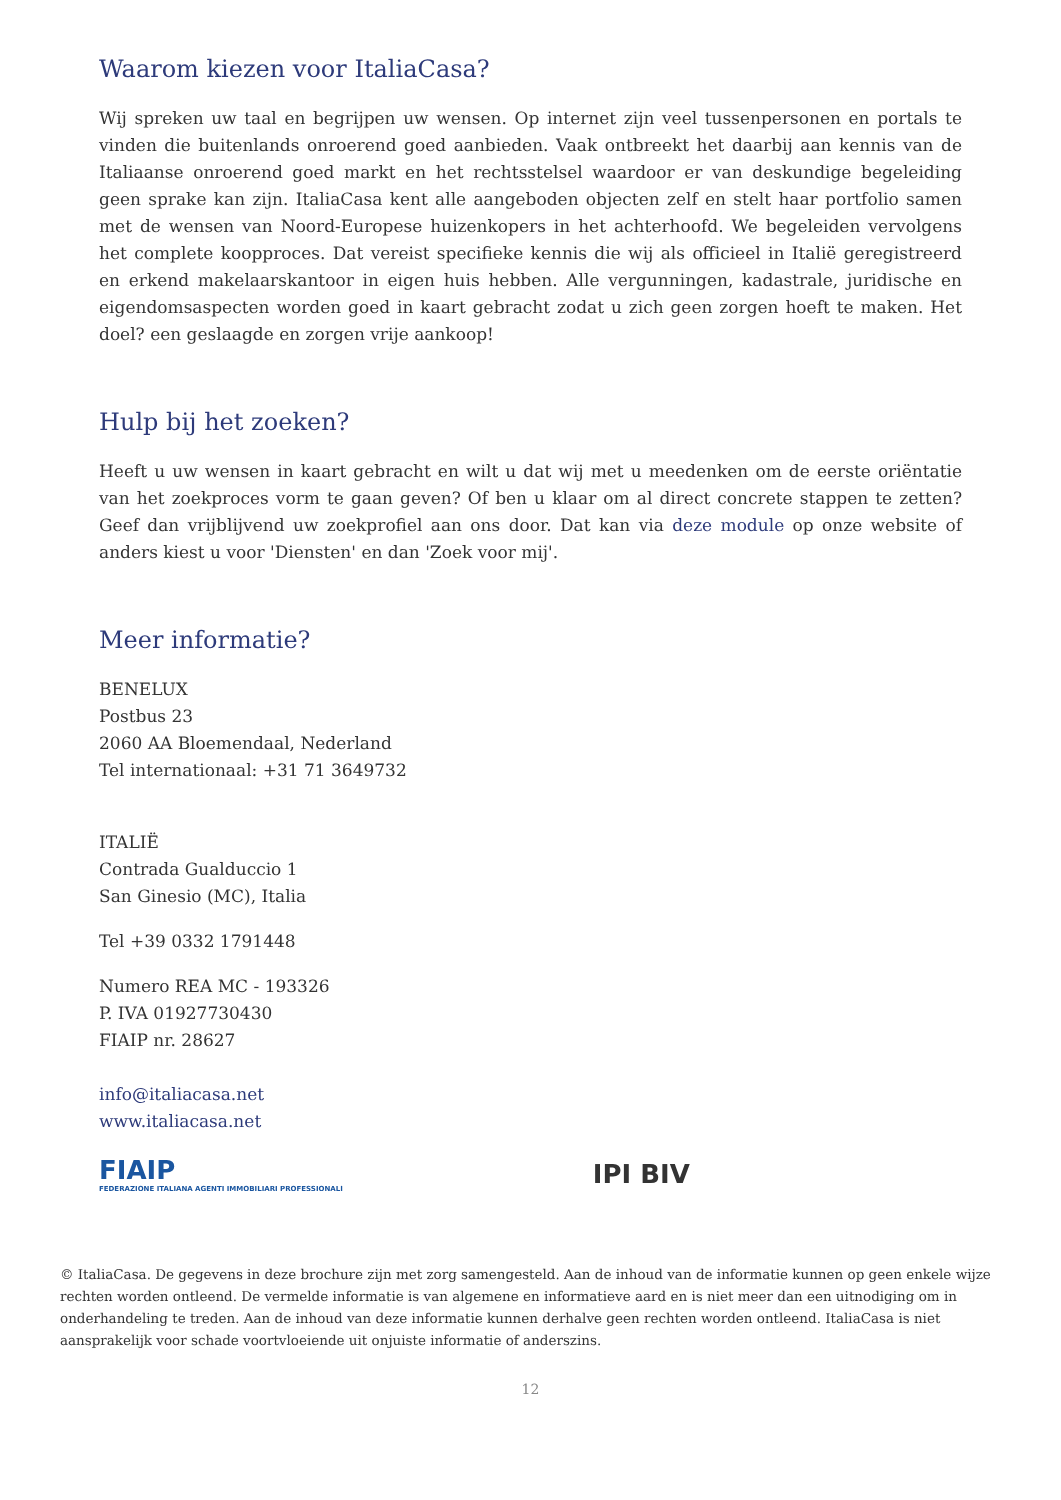Waarom kiezen voor ItaliaCasa?
Wij spreken uw taal en begrijpen uw wensen. Op internet zijn veel tussenpersonen en portals te vinden die buitenlands onroerend goed aanbieden. Vaak ontbreekt het daarbij aan kennis van de Italiaanse onroerend goed markt en het rechtsstelsel waardoor er van deskundige begeleiding geen sprake kan zijn. ItaliaCasa kent alle aangeboden objecten zelf en stelt haar portfolio samen met de wensen van Noord-Europese huizenkopers in het achterhoofd. We begeleiden vervolgens het complete koopproces. Dat vereist specifieke kennis die wij als officieel in Italië geregistreerd en erkend makelaarskantoor in eigen huis hebben. Alle vergunningen, kadastrale, juridische en eigendomsaspecten worden goed in kaart gebracht zodat u zich geen zorgen hoeft te maken. Het doel? een geslaagde en zorgen vrije aankoop!
Hulp bij het zoeken?
Heeft u uw wensen in kaart gebracht en wilt u dat wij met u meedenken om de eerste oriëntatie van het zoekproces vorm te gaan geven? Of ben u klaar om al direct concrete stappen te zetten? Geef dan vrijblijvend uw zoekprofiel aan ons door. Dat kan via deze module op onze website of anders kiest u voor 'Diensten' en dan 'Zoek voor mij'.
Meer informatie?
BENELUX
Postbus 23
2060 AA Bloemendaal, Nederland
Tel internationaal: +31 71 3649732
ITALIË
Contrada Gualduccio 1
San Ginesio (MC), Italia
Tel +39 0332 1791448
Numero REA MC - 193326
P. IVA 01927730430
FIAIP nr. 28627
info@italiacasa.net
www.italiacasa.net
FIAIP
FEDERAZIONE ITALIANA AGENTI IMMOBILIARI PROFESSIONALI
IPI BIV
© ItaliaCasa. De gegevens in deze brochure zijn met zorg samengesteld. Aan de inhoud van de informatie kunnen op geen enkele wijze rechten worden ontleend. De vermelde informatie is van algemene en informatieve aard en is niet meer dan een uitnodiging om in onderhandeling te treden. Aan de inhoud van deze informatie kunnen derhalve geen rechten worden ontleend. ItaliaCasa is niet aansprakelijk voor schade voortvloeiende uit onjuiste informatie of anderszins.
12